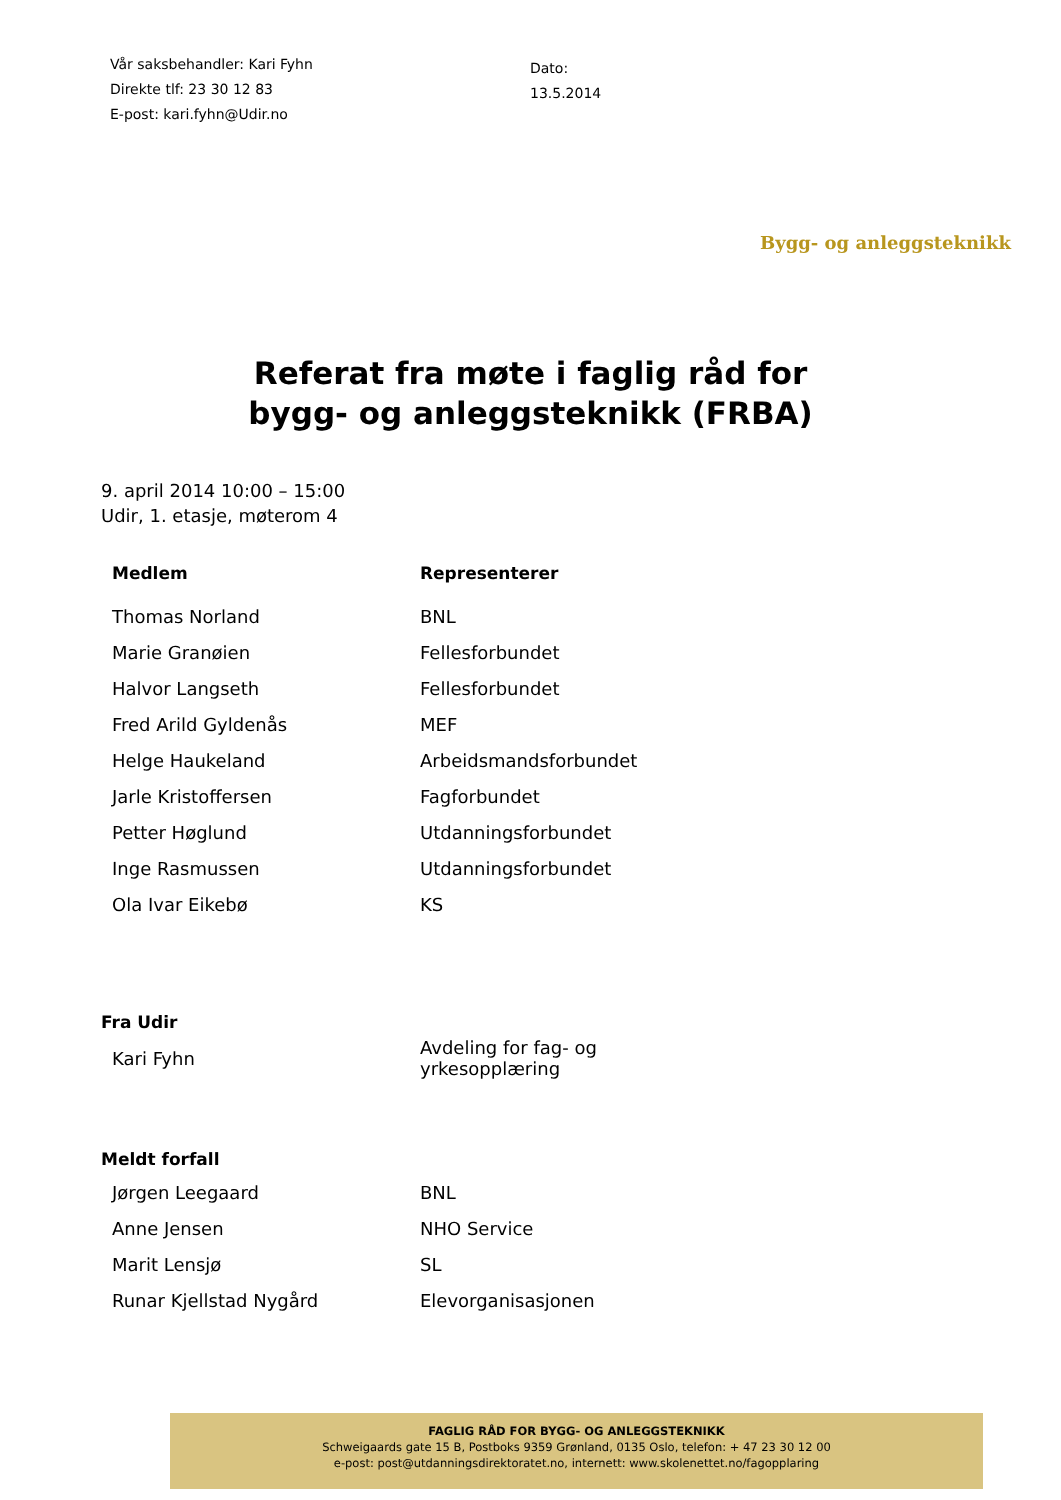Vår saksbehandler: Kari Fyhn
Direkte tlf: 23 30 12 83
E-post: kari.fyhn@Udir.no
Dato:
13.5.2014
Bygg- og anleggsteknikk
Referat fra møte i faglig råd for
bygg- og anleggsteknikk (FRBA)
9. april 2014 10:00 – 15:00
Udir, 1. etasje, møterom 4
| Medlem | Representerer |
| --- | --- |
| Thomas Norland | BNL |
| Marie Granøien | Fellesforbundet |
| Halvor Langseth | Fellesforbundet |
| Fred Arild Gyldenås | MEF |
| Helge Haukeland | Arbeidsmandsforbundet |
| Jarle Kristoffersen | Fagforbundet |
| Petter Høglund | Utdanningsforbundet |
| Inge Rasmussen | Utdanningsforbundet |
| Ola Ivar Eikebø | KS |
Fra Udir
| Kari Fyhn | Avdeling for fag- og yrkesopplæring |
Meldt forfall
| Jørgen Leegaard | BNL |
| Anne Jensen | NHO Service |
| Marit Lensjø | SL |
| Runar Kjellstad Nygård | Elevorganisasjonen |
FAGLIG RÅD FOR BYGG- OG ANLEGGSTEKNIKK
Schweigaards gate 15 B, Postboks 9359 Grønland, 0135 Oslo, telefon: + 47 23 30 12 00
e-post: post@utdanningsdirektoratet.no, internett: www.skolenettet.no/fagopplaring